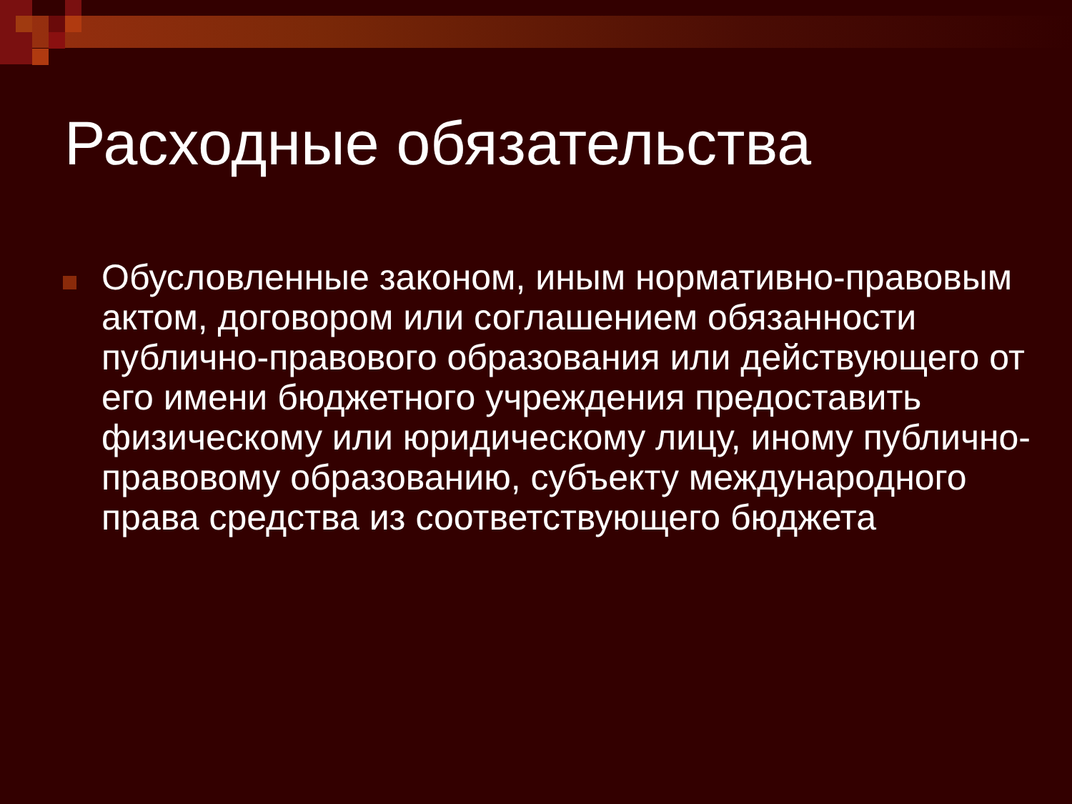Расходные обязательства
Обусловленные законом, иным нормативно-правовым актом, договором или соглашением обязанности публично-правового образования или действующего от его имени бюджетного учреждения предоставить физическому или юридическому лицу, иному публично-правовому образованию, субъекту международного права средства из соответствующего бюджета